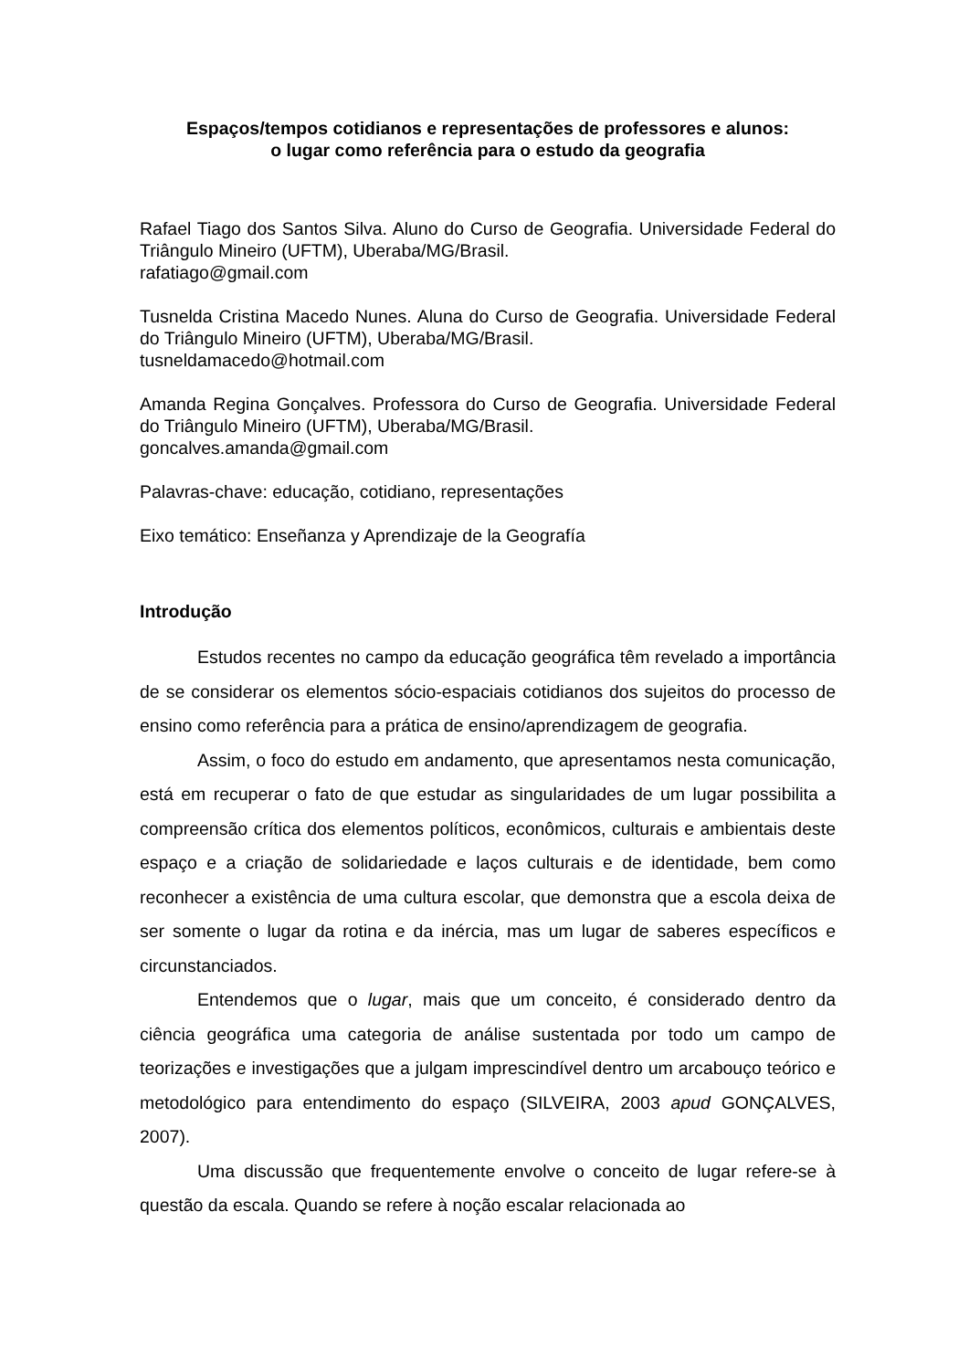Espaços/tempos cotidianos e representações de professores e alunos:
o lugar como referência para o estudo da geografia
Rafael Tiago dos Santos Silva. Aluno do Curso de Geografia. Universidade Federal do Triângulo Mineiro (UFTM), Uberaba/MG/Brasil.
rafatiago@gmail.com
Tusnelda Cristina Macedo Nunes. Aluna do Curso de Geografia. Universidade Federal do Triângulo Mineiro (UFTM), Uberaba/MG/Brasil.
tusneldamacedo@hotmail.com
Amanda Regina Gonçalves. Professora do Curso de Geografia. Universidade Federal do Triângulo Mineiro (UFTM), Uberaba/MG/Brasil.
goncalves.amanda@gmail.com
Palavras-chave: educação, cotidiano, representações
Eixo temático: Enseñanza y Aprendizaje de la Geografía
Introdução
Estudos recentes no campo da educação geográfica têm revelado a importância de se considerar os elementos sócio-espaciais cotidianos dos sujeitos do processo de ensino como referência para a prática de ensino/aprendizagem de geografia.
Assim, o foco do estudo em andamento, que apresentamos nesta comunicação, está em recuperar o fato de que estudar as singularidades de um lugar possibilita a compreensão crítica dos elementos políticos, econômicos, culturais e ambientais deste espaço e a criação de solidariedade e laços culturais e de identidade, bem como reconhecer a existência de uma cultura escolar, que demonstra que a escola deixa de ser somente o lugar da rotina e da inércia, mas um lugar de saberes específicos e circunstanciados.
Entendemos que o lugar, mais que um conceito, é considerado dentro da ciência geográfica uma categoria de análise sustentada por todo um campo de teorizações e investigações que a julgam imprescindível dentro um arcabouço teórico e metodológico para entendimento do espaço (SILVEIRA, 2003 apud GONÇALVES, 2007).
Uma discussão que frequentemente envolve o conceito de lugar refere-se à questão da escala. Quando se refere à noção escalar relacionada ao